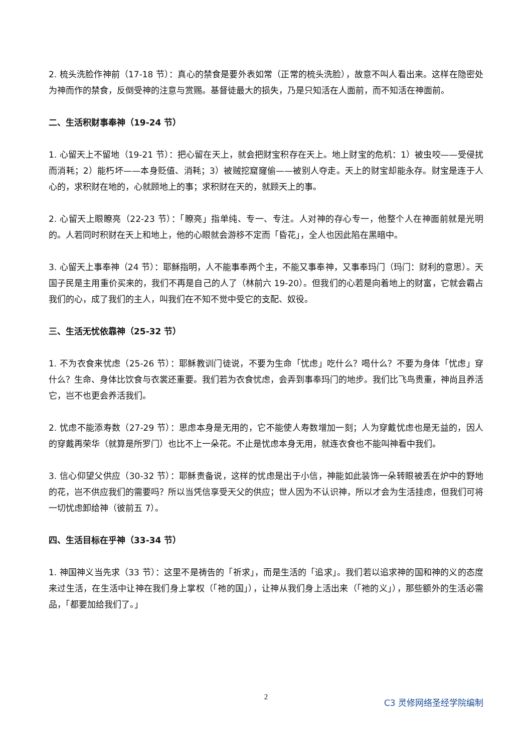2. 梳头洗脸作神前（17-18 节）：真心的禁食是要外表如常（正常的梳头洗脸），故意不叫人看出来。这样在隐密处为神而作的禁食，反倒受神的注意与赏赐。基督徒最大的损失，乃是只知活在人面前，而不知活在神面前。
二、生活积财事奉神（19-24 节）
1. 心留天上不留地（19-21 节）：把心留在天上，就会把财宝积存在天上。地上财宝的危机：1）被虫咬——受侵扰而消耗；2）能朽坏——本身贬值、消耗；3）被贼挖窟窿偷——被别人夺走。天上的财宝却能永存。财宝是连于人心的，求积财在地的，心就顾地上的事；求积财在天的，就顾天上的事。
2. 心留天上眼瞭亮（22-23 节）：「瞭亮」指单纯、专一、专注。人对神的存心专一，他整个人在神面前就是光明的。人若同时积财在天上和地上，他的心眼就会游移不定而「昏花」，全人也因此陷在黑暗中。
3. 心留天上事奉神（24 节）：耶稣指明，人不能事奉两个主，不能又事奉神，又事奉玛门（玛门：财利的意思）。天国子民是主用重价买来的，我们不再是自己的人了（林前六 19-20）。但我们的心若是向着地上的财富，它就会霸占我们的心，成了我们的主人，叫我们在不知不觉中受它的支配、奴役。
三、生活无忧依靠神（25-32 节）
1. 不为衣食来忧虑（25-26 节）：耶稣教训门徒说，不要为生命「忧虑」吃什么？喝什么？不要为身体「忧虑」穿什么？生命、身体比饮食与衣裳还重要。我们若为衣食忧虑，会弄到事奉玛门的地步。我们比飞鸟贵重，神尚且养活它，岂不也更会养活我们。
2. 忧虑不能添寿数（27-29 节）：思虑本身是无用的，它不能使人寿数增加一刻；人为穿戴忧虑也是无益的，因人的穿戴再荣华（就算是所罗门）也比不上一朵花。不止是忧虑本身无用，就连衣食也不能叫神看中我们。
3. 信心仰望父供应（30-32 节）：耶稣责备说，这样的忧虑是出于小信，神能如此装饰一朵转眼被丢在炉中的野地的花，岂不供应我们的需要吗？所以当凭信享受天父的供应；世人因为不认识神，所以才会为生活挂虑，但我们可将一切忧虑卸给神（彼前五 7）。
四、生活目标在乎神（33-34 节）
1. 神国神义当先求（33 节）：这里不是祷告的「祈求」，而是生活的「追求」。我们若以追求神的国和神的义的态度来过生活，在生活中让神在我们身上掌权（「祂的国」），让神从我们身上活出来（「祂的义」），那些额外的生活必需品，「都要加给我们了。」
2 C3 灵修网络圣经学院编制